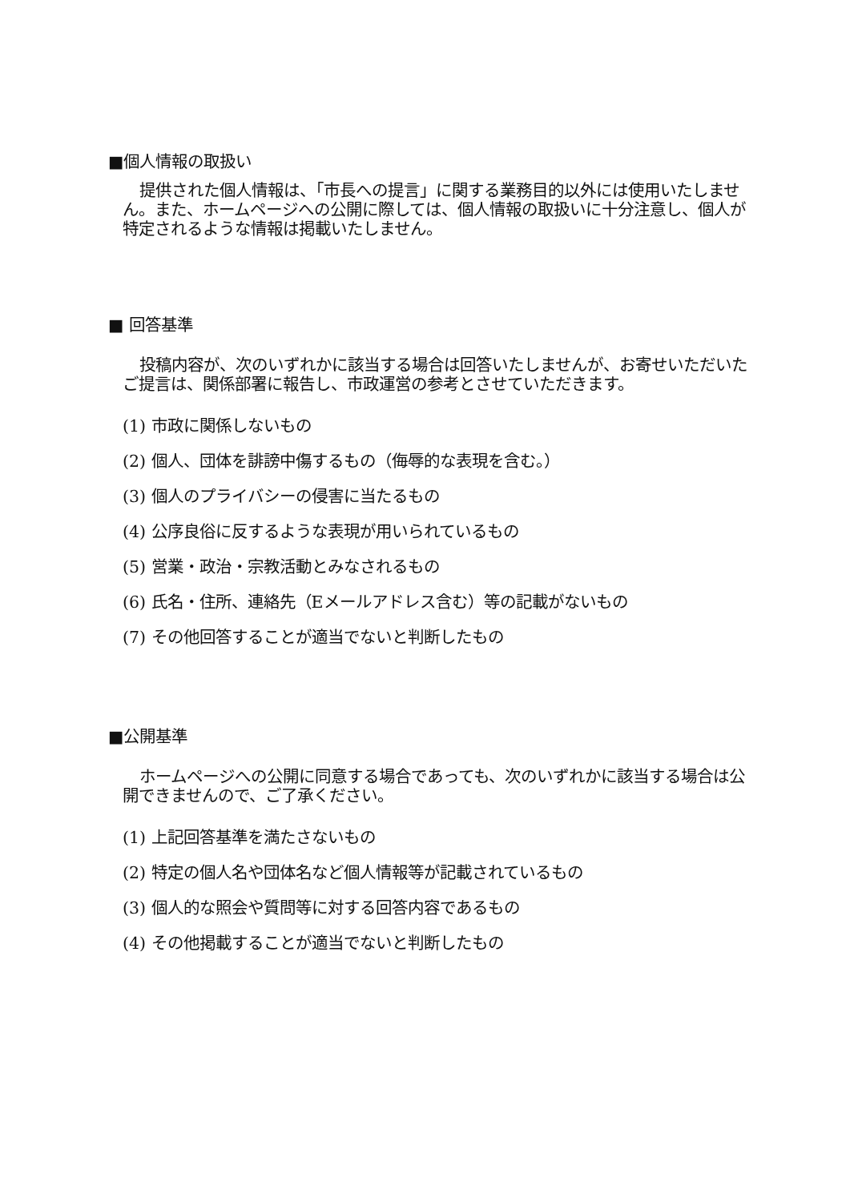■個人情報の取扱い
提供された個人情報は、「市長への提言」に関する業務目的以外には使用いたしません。また、ホームページへの公開に際しては、個人情報の取扱いに十分注意し、個人が特定されるような情報は掲載いたしません。
■ 回答基準
投稿内容が、次のいずれかに該当する場合は回答いたしませんが、お寄せいただいたご提言は、関係部署に報告し、市政運営の参考とさせていただきます。
(1) 市政に関係しないもの
(2) 個人、団体を誹謗中傷するもの（侮辱的な表現を含む。）
(3) 個人のプライバシーの侵害に当たるもの
(4) 公序良俗に反するような表現が用いられているもの
(5) 営業・政治・宗教活動とみなされるもの
(6) 氏名・住所、連絡先（Eメールアドレス含む）等の記載がないもの
(7) その他回答することが適当でないと判断したもの
■公開基準
ホームページへの公開に同意する場合であっても、次のいずれかに該当する場合は公開できませんので、ご了承ください。
(1) 上記回答基準を満たさないもの
(2) 特定の個人名や団体名など個人情報等が記載されているもの
(3) 個人的な照会や質問等に対する回答内容であるもの
(4) その他掲載することが適当でないと判断したもの